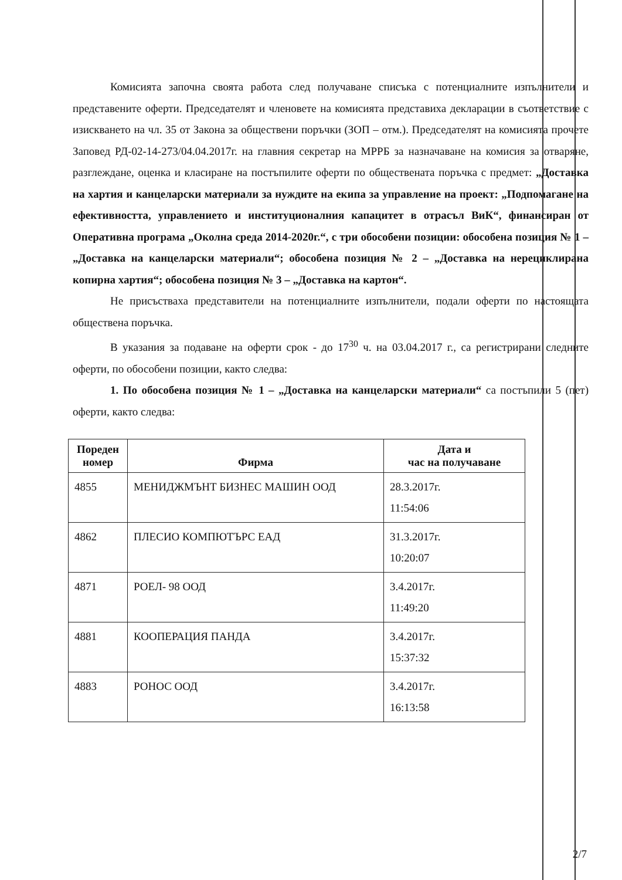Комисията започна своята работа след получаване списъка с потенциалните изпълнители и представените оферти. Председателят и членовете на комисията представиха декларации в съответствие с изискването на чл. 35 от Закона за обществени поръчки (ЗОП – отм.). Председателят на комисията прочете Заповед РД-02-14-273/04.04.2017г. на главния секретар на МРРБ за назначаване на комисия за отваряне, разглеждане, оценка и класиране на постъпилите оферти по обществената поръчка с предмет: „Доставка на хартия и канцеларски материали за нуждите на екипа за управление на проект: „Подпомагане на ефективността, управлението и институционалния капацитет в отрасъл ВиК“, финансиран от Оперативна програма „Околна среда 2014-2020г.“, с три обособени позиции: обособена позиция № 1 – „Доставка на канцеларски материали“; обособена позиция № 2 – „Доставка на нерециклирана копирна хартия“; обособена позиция № 3 – „Доставка на картон“.
Не присъстваха представители на потенциалните изпълнители, подали оферти по настоящата обществена поръчка.
В указания за подаване на оферти срок - до 17<sup>30</sup> ч. на 03.04.2017 г., са регистрирани следните оферти, по обособени позиции, както следва:
1. По обособена позиция № 1 – „Доставка на канцеларски материали“ са постъпили 5 (пет) оферти, както следва:
| Пореден номер | Фирма | Дата и час на получаване |
| --- | --- | --- |
| 4855 | МЕНИДЖМЪНТ БИЗНЕС МАШИН ООД | 28.3.2017г. 11:54:06 |
| 4862 | ПЛЕСИО КОМПЮТЪРС ЕАД | 31.3.2017г. 10:20:07 |
| 4871 | РОЕЛ- 98 ООД | 3.4.2017г. 11:49:20 |
| 4881 | КООПЕРАЦИЯ ПАНДА | 3.4.2017г. 15:37:32 |
| 4883 | РОНОС ООД | 3.4.2017г. 16:13:58 |
2/7